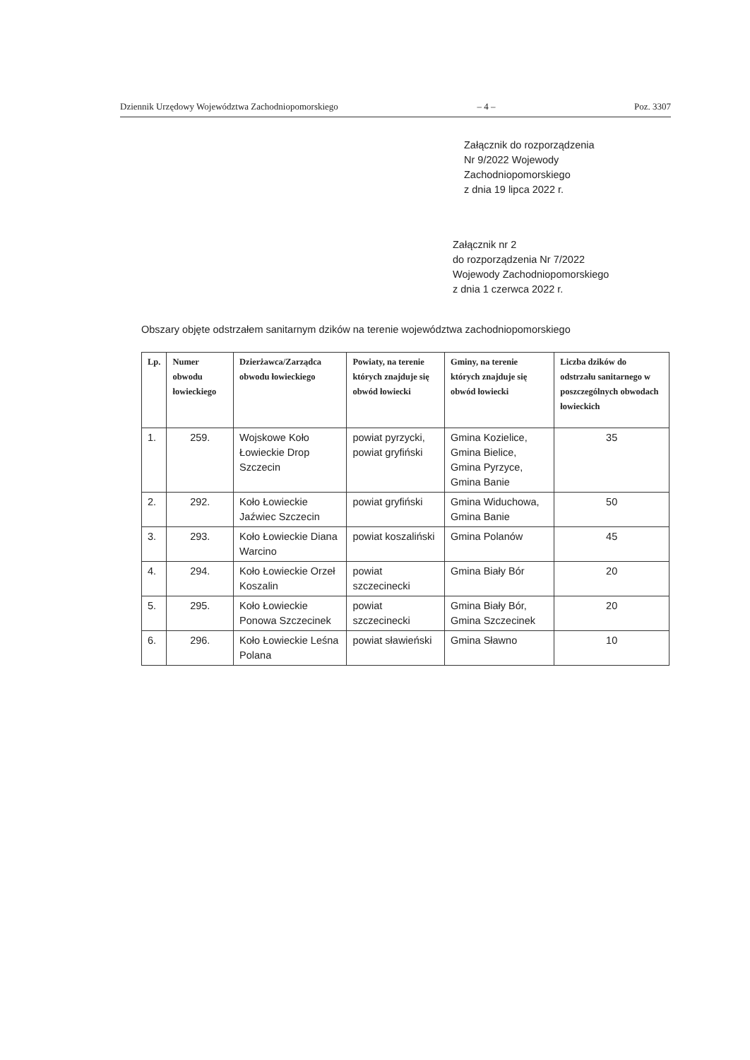Dziennik Urzędowy Województwa Zachodniopomorskiego – 4 – Poz. 3307
Załącznik do rozporządzenia
Nr 9/2022 Wojewody
Zachodniopomorskiego
z dnia 19 lipca 2022 r.
Załącznik nr 2
do rozporządzenia Nr 7/2022
Wojewody Zachodniopomorskiego
z dnia 1 czerwca 2022 r.
Obszary objęte odstrzałem sanitarnym dzików na terenie województwa zachodniopomorskiego
| Lp. | Numer obwodu łowieckiego | Dzierżawca/Zarządca obwodu łowieckiego | Powiaty, na terenie których znajduje się obwód łowiecki | Gminy, na terenie których znajduje się obwód łowiecki | Liczba dzików do odstrzału sanitarnego w poszczególnych obwodach łowieckich |
| --- | --- | --- | --- | --- | --- |
| 1. | 259. | Wojskowe Koło Łowieckie Drop Szczecin | powiat pyrzycki, powiat gryfiński | Gmina Kozielice, Gmina Bielice, Gmina Pyrzyce, Gmina Banie | 35 |
| 2. | 292. | Koło Łowieckie Jaźwiec Szczecin | powiat gryfiński | Gmina Widuchowa, Gmina Banie | 50 |
| 3. | 293. | Koło Łowieckie Diana Warcino | powiat koszaliński | Gmina Polanów | 45 |
| 4. | 294. | Koło Łowieckie Orzeł Koszalin | powiat szczecinecki | Gmina Biały Bór | 20 |
| 5. | 295. | Koło Łowieckie Ponowa Szczecinek | powiat szczecinecki | Gmina Biały Bór, Gmina Szczecinek | 20 |
| 6. | 296. | Koło Łowieckie Leśna Polana | powiat sławieński | Gmina Sławno | 10 |